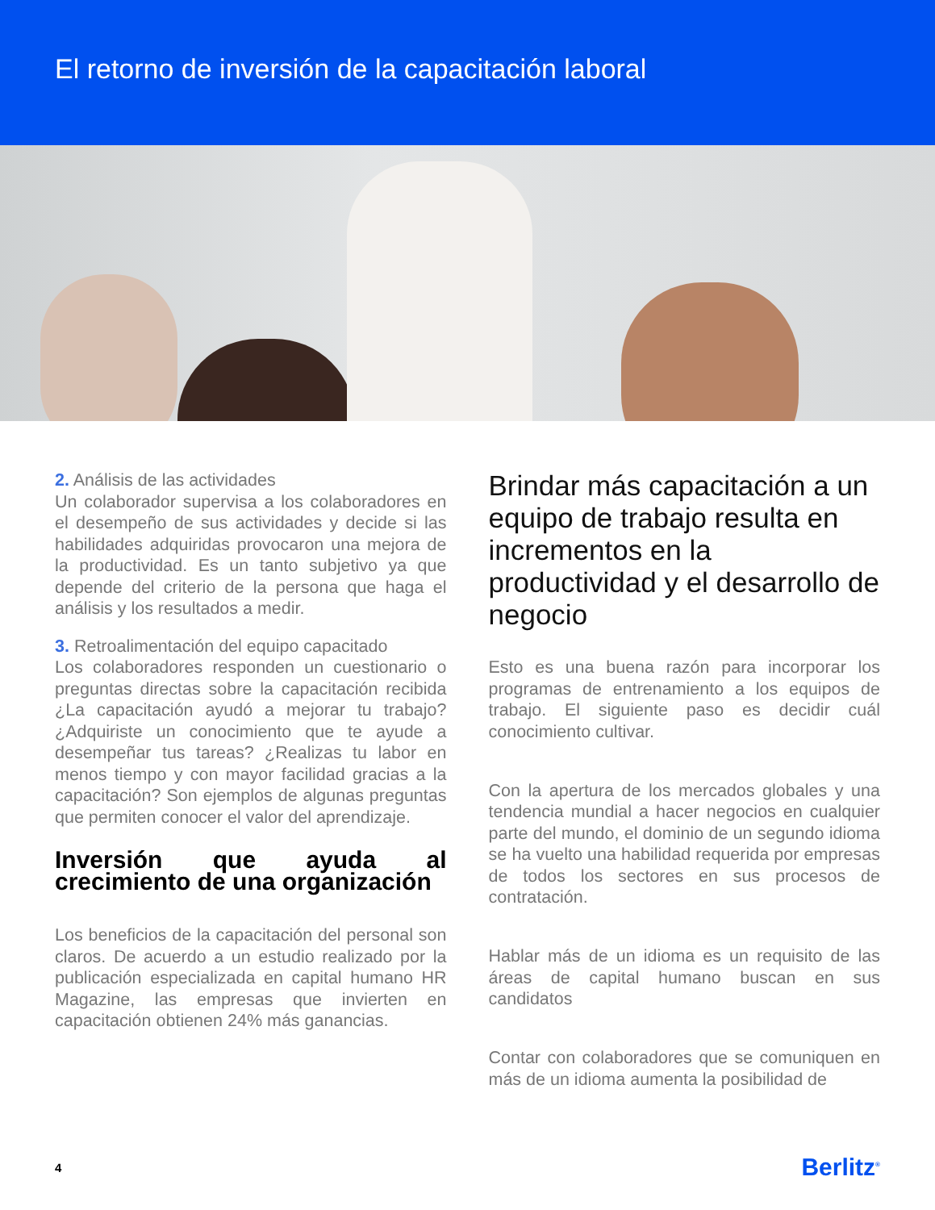El retorno de inversión de la capacitación laboral
2. Análisis de las actividades
Un colaborador supervisa a los colaboradores en el desempeño de sus actividades y decide si las habilidades adquiridas provocaron una mejora de la productividad. Es un tanto subjetivo ya que depende del criterio de la persona que haga el análisis y los resultados a medir.
3. Retroalimentación del equipo capacitado
Los colaboradores responden un cuestionario o preguntas directas sobre la capacitación recibida ¿La capacitación ayudó a mejorar tu trabajo? ¿Adquiriste un conocimiento que te ayude a desempeñar tus tareas? ¿Realizas tu labor en menos tiempo y con mayor facilidad gracias a la capacitación? Son ejemplos de algunas preguntas que permiten conocer el valor del aprendizaje.
Inversión que ayuda al crecimiento de una organización
Los beneficios de la capacitación del personal son claros. De acuerdo a un estudio realizado por la publicación especializada en capital humano HR Magazine, las empresas que invierten en capacitación obtienen 24% más ganancias.
Brindar más capacitación a un equipo de trabajo resulta en incrementos en la productividad y el desarrollo de negocio
Esto es una buena razón para incorporar los programas de entrenamiento a los equipos de trabajo. El siguiente paso es decidir cuál conocimiento cultivar.
Con la apertura de los mercados globales y una tendencia mundial a hacer negocios en cualquier parte del mundo, el dominio de un segundo idioma se ha vuelto una habilidad requerida por empresas de todos los sectores en sus procesos de contratación.
Hablar más de un idioma es un requisito de las áreas de capital humano buscan en sus candidatos
Contar con colaboradores que se comuniquen en más de un idioma aumenta la posibilidad de
4 Berlitz<sup>®</sup>